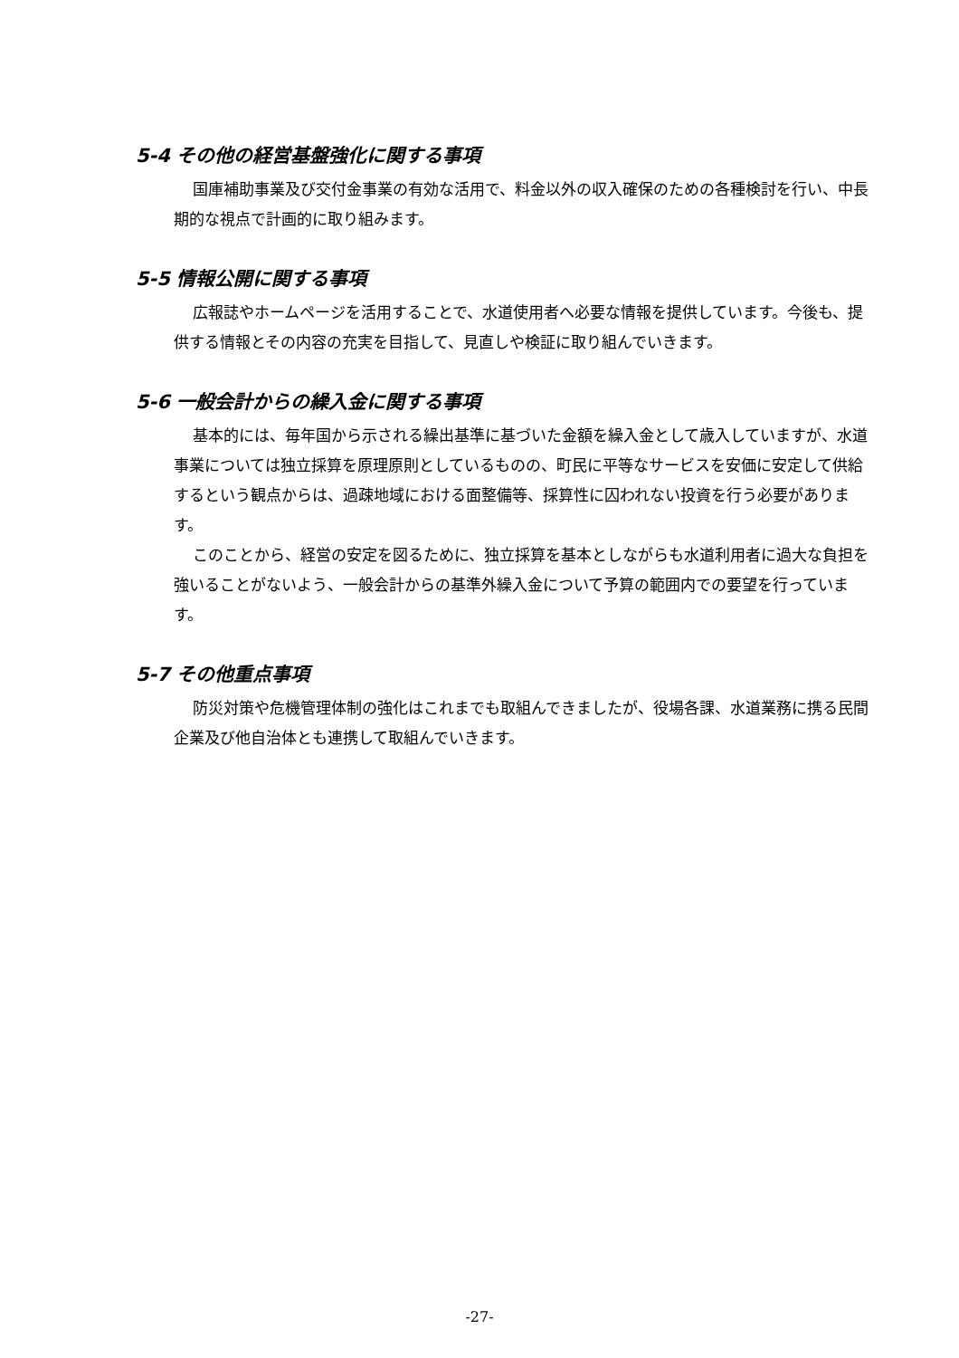5-4 その他の経営基盤強化に関する事項
国庫補助事業及び交付金事業の有効な活用で、料金以外の収入確保のための各種検討を行い、中長期的な視点で計画的に取り組みます。
5-5 情報公開に関する事項
広報誌やホームページを活用することで、水道使用者へ必要な情報を提供しています。今後も、提供する情報とその内容の充実を目指して、見直しや検証に取り組んでいきます。
5-6 一般会計からの繰入金に関する事項
基本的には、毎年国から示される繰出基準に基づいた金額を繰入金として歳入していますが、水道事業については独立採算を原理原則としているものの、町民に平等なサービスを安価に安定して供給するという観点からは、過疎地域における面整備等、採算性に囚われない投資を行う必要があります。
このことから、経営の安定を図るために、独立採算を基本としながらも水道利用者に過大な負担を強いることがないよう、一般会計からの基準外繰入金について予算の範囲内での要望を行っています。
5-7 その他重点事項
防災対策や危機管理体制の強化はこれまでも取組んできましたが、役場各課、水道業務に携る民間企業及び他自治体とも連携して取組んでいきます。
-27-